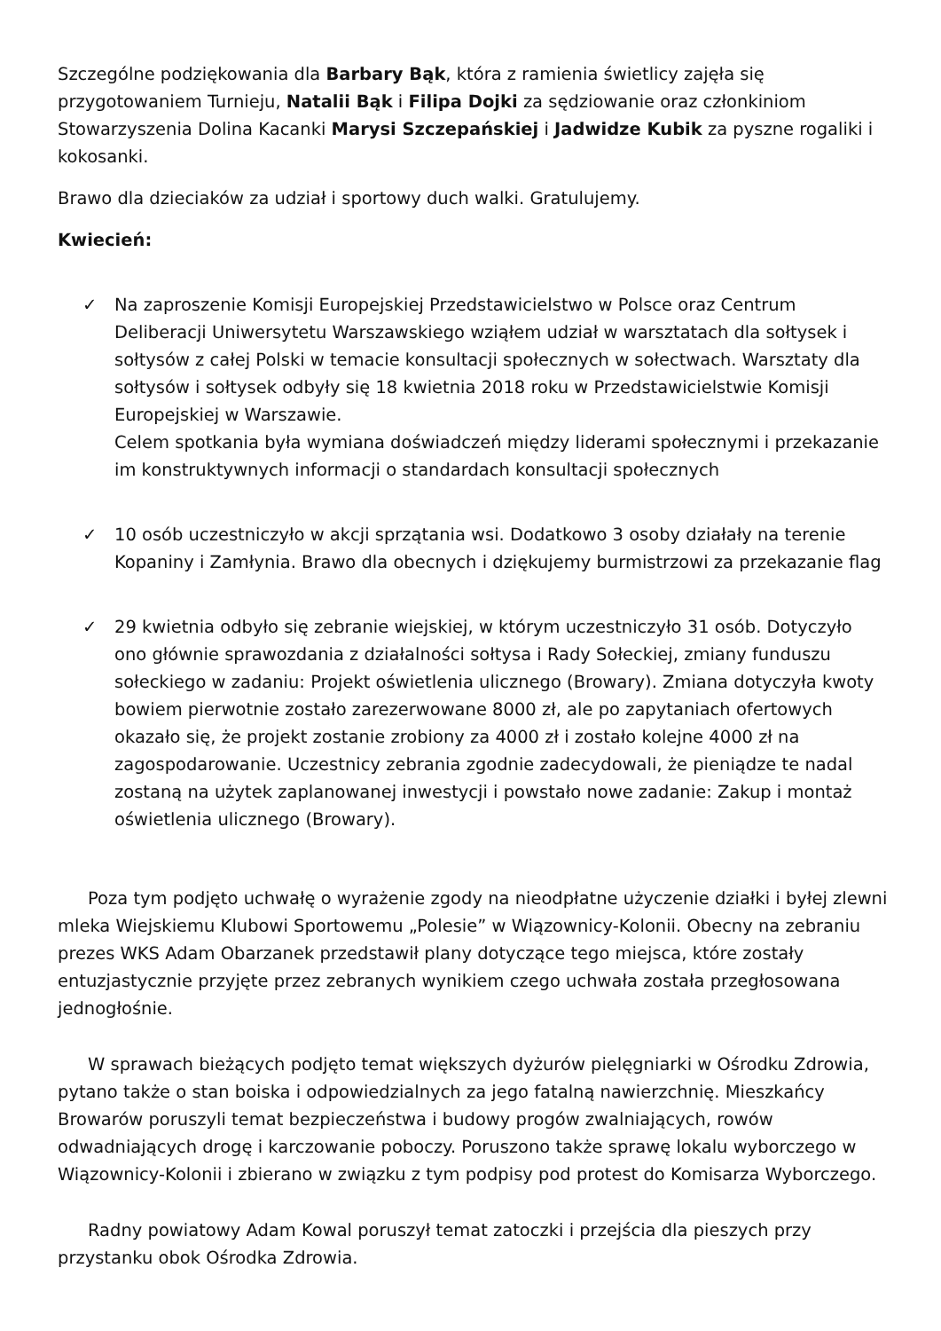Szczególne podziękowania dla Barbary Bąk, która z ramienia świetlicy zajęła się przygotowaniem Turnieju, Natalii Bąk i Filipa Dojki za sędziowanie oraz członkiniom Stowarzyszenia Dolina Kacanki Marysi Szczepańskiej i Jadwidze Kubik za pyszne rogaliki i kokosanki.
Brawo dla dzieciaków za udział i sportowy duch walki. Gratulujemy.
Kwiecień:
✓ Na zaproszenie Komisji Europejskiej Przedstawicielstwo w Polsce oraz Centrum Deliberacji Uniwersytetu Warszawskiego wziąłem udział w warsztatach dla sołtysek i sołtysów z całej Polski w temacie konsultacji społecznych w sołectwach. Warsztaty dla sołtysów i sołtysek odbyły się 18 kwietnia 2018 roku w Przedstawicielstwie Komisji Europejskiej w Warszawie.
Celem spotkania była wymiana doświadczeń między liderami społecznymi i przekazanie im konstruktywnych informacji o standardach konsultacji społecznych
✓ 10 osób uczestniczyło w akcji sprzątania wsi. Dodatkowo 3 osoby działały na terenie Kopaniny i Zamłynia. Brawo dla obecnych i dziękujemy burmistrzowi za przekazanie flag
✓ 29 kwietnia odbyło się zebranie wiejskiej, w którym uczestniczyło 31 osób. Dotyczyło ono głównie sprawozdania z działalności sołtysa i Rady Sołeckiej, zmiany funduszu sołeckiego w zadaniu: Projekt oświetlenia ulicznego (Browary). Zmiana dotyczyła kwoty bowiem pierwotnie zostało zarezerwowane 8000 zł, ale po zapytaniach ofertowych okazało się, że projekt zostanie zrobiony za 4000 zł i zostało kolejne 4000 zł na zagospodarowanie. Uczestnicy zebrania zgodnie zadecydowali, że pieniądze te nadal zostaną na użytek zaplanowanej inwestycji i powstało nowe zadanie: Zakup i montaż oświetlenia ulicznego (Browary).
Poza tym podjęto uchwałę o wyrażenie zgody na nieodpłatne użyczenie działki i byłej zlewni mleka Wiejskiemu Klubowi Sportowemu „Polesie” w Wiązownicy-Kolonii. Obecny na zebraniu prezes WKS Adam Obarzanek przedstawił plany dotyczące tego miejsca, które zostały entuzjastycznie przyjęte przez zebranych wynikiem czego uchwała została przegłosowana jednogłośnie.
W sprawach bieżących podjęto temat większych dyżurów pielęgniarki w Ośrodku Zdrowia, pytano także o stan boiska i odpowiedzialnych za jego fatalną nawierzchnię. Mieszkańcy Browarów poruszyli temat bezpieczeństwa i budowy progów zwalniających, rowów odwadniających drogę i karczowanie poboczy. Poruszono także sprawę lokalu wyborczego w Wiązownicy-Kolonii i zbierano w związku z tym podpisy pod protest do Komisarza Wyborczego.
Radny powiatowy Adam Kowal poruszył temat zatoczki i przejścia dla pieszych przy przystanku obok Ośrodka Zdrowia.